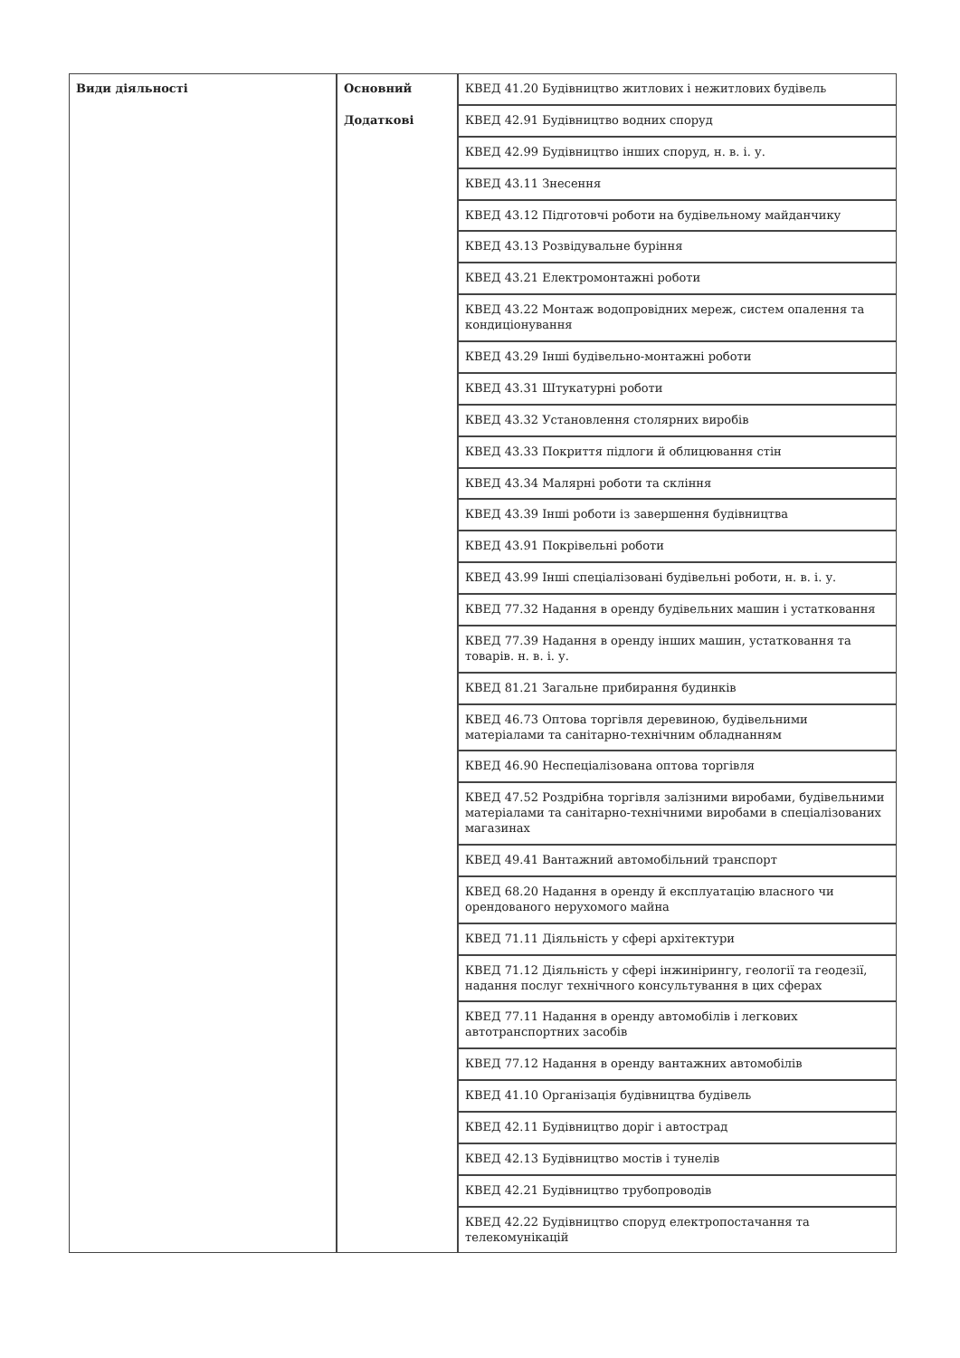| Види діяльності | Основний | КВЕД 41.20 Будівництво житлових і нежитлових будівель |
| | Додаткові | КВЕД 42.91 Будівництво водних споруд |
| | | КВЕД 42.99 Будівництво інших споруд, н. в. і. у. |
| | | КВЕД 43.11 Знесення |
| | | КВЕД 43.12 Підготовчі роботи на будівельному майданчику |
| | | КВЕД 43.13 Розвідувальне буріння |
| | | КВЕД 43.21 Електромонтажні роботи |
| | | КВЕД 43.22 Монтаж водопровідних мереж, систем опалення та кондиціонування |
| | | КВЕД 43.29 Інші будівельно-монтажні роботи |
| | | КВЕД 43.31 Штукатурні роботи |
| | | КВЕД 43.32 Установлення столярних виробів |
| | | КВЕД 43.33 Покриття підлоги й облицювання стін |
| | | КВЕД 43.34 Малярні роботи та скління |
| | | КВЕД 43.39 Інші роботи із завершення будівництва |
| | | КВЕД 43.91 Покрівельні роботи |
| | | КВЕД 43.99 Інші спеціалізовані будівельні роботи, н. в. і. у. |
| | | КВЕД 77.32 Надання в оренду будівельних машин і устатковання |
| | | КВЕД 77.39 Надання в оренду інших машин, устатковання та товарів. н. в. і. у. |
| | | КВЕД 81.21 Загальне прибирання будинків |
| | | КВЕД 46.73 Оптова торгівля деревиною, будівельними матеріалами та санітарно-технічним обладнанням |
| | | КВЕД 46.90 Неспеціалізована оптова торгівля |
| | | КВЕД 47.52 Роздрібна торгівля залізними виробами, будівельними матеріалами та санітарно-технічними виробами в спеціалізованих магазинах |
| | | КВЕД 49.41 Вантажний автомобільний транспорт |
| | | КВЕД 68.20 Надання в оренду й експлуатацію власного чи орендованого нерухомого майна |
| | | КВЕД 71.11 Діяльність у сфері архітектури |
| | | КВЕД 71.12 Діяльність у сфері інжинірингу, геології та геодезії, надання послуг технічного консультування в цих сферах |
| | | КВЕД 77.11 Надання в оренду автомобілів і легкових автотранспортних засобів |
| | | КВЕД 77.12 Надання в оренду вантажних автомобілів |
| | | КВЕД 41.10 Організація будівництва будівель |
| | | КВЕД 42.11 Будівництво доріг і автострад |
| | | КВЕД 42.13 Будівництво мостів і тунелів |
| | | КВЕД 42.21 Будівництво трубопроводів |
| | | КВЕД 42.22 Будівництво споруд електропостачання та телекомунікацій |